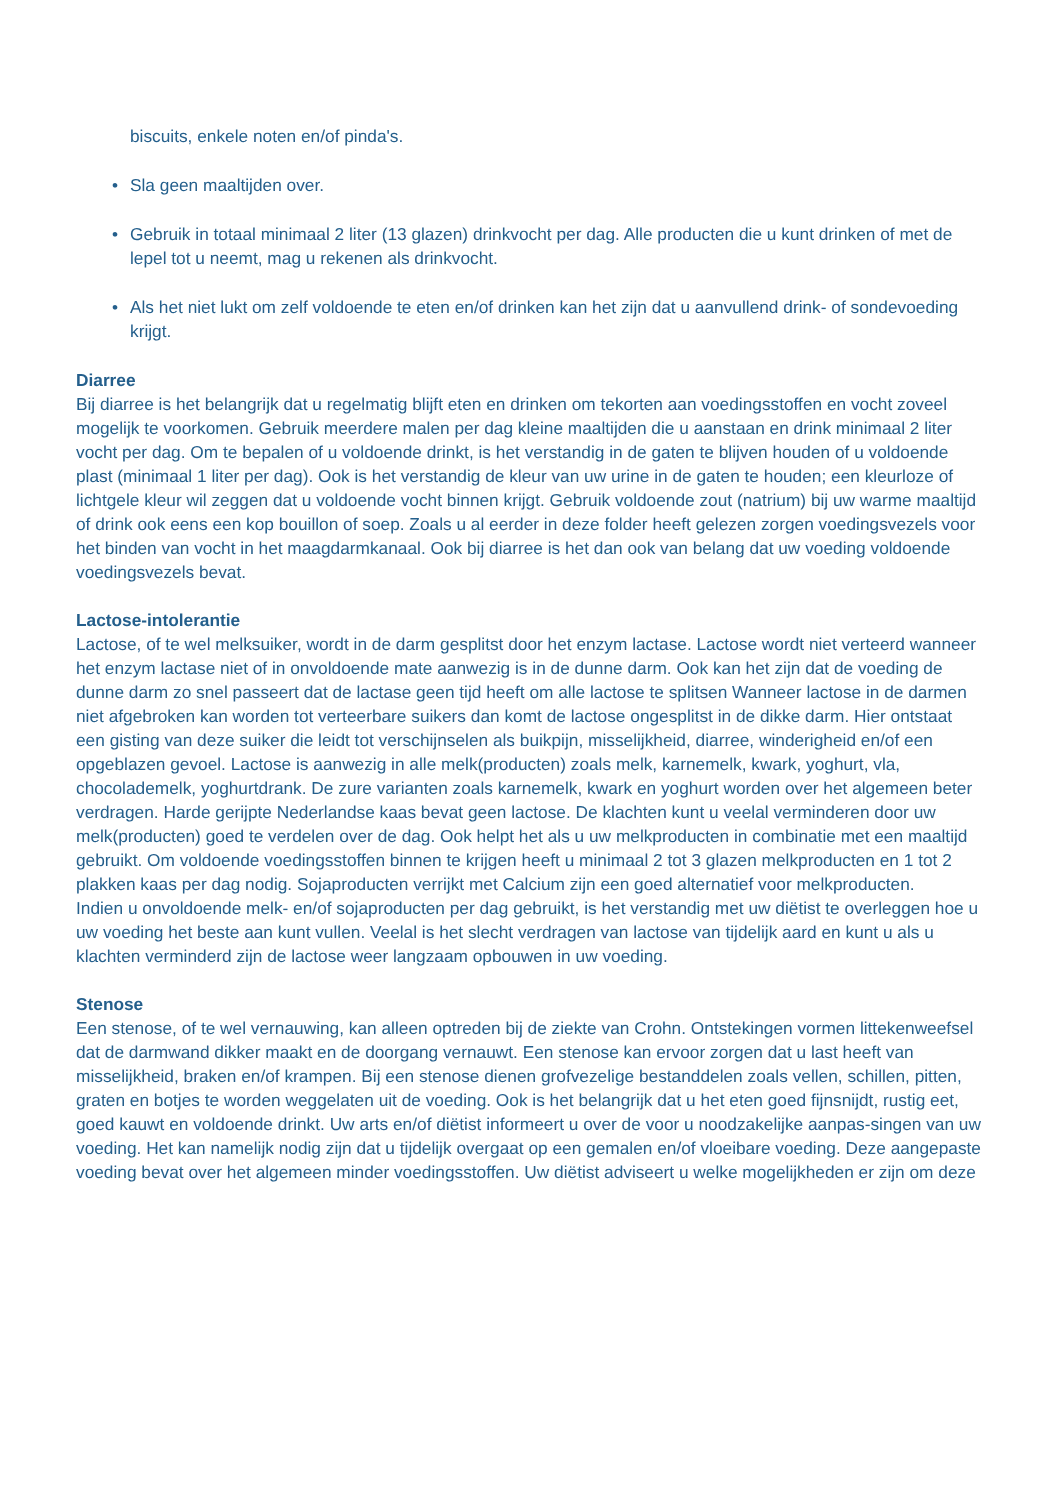biscuits, enkele noten en/of pinda's.
• Sla geen maaltijden over.
• Gebruik in totaal minimaal 2 liter (13 glazen) drinkvocht per dag. Alle producten die u kunt drinken of met de lepel tot u neemt, mag u rekenen als drinkvocht.
• Als het niet lukt om zelf voldoende te eten en/of drinken kan het zijn dat u aanvullend drink- of sondevoeding krijgt.
Diarree
Bij diarree is het belangrijk dat u regelmatig blijft eten en drinken om tekorten aan voedingsstoffen en vocht zoveel mogelijk te voorkomen. Gebruik meerdere malen per dag kleine maaltijden die u aanstaan en drink minimaal 2 liter vocht per dag. Om te bepalen of u voldoende drinkt, is het verstandig in de gaten te blijven houden of u voldoende plast (minimaal 1 liter per dag). Ook is het verstandig de kleur van uw urine in de gaten te houden; een kleurloze of lichtgele kleur wil zeggen dat u voldoende vocht binnen krijgt. Gebruik voldoende zout (natrium) bij uw warme maaltijd of drink ook eens een kop bouillon of soep. Zoals u al eerder in deze folder heeft gelezen zorgen voedingsvezels voor het binden van vocht in het maagdarmkanaal. Ook bij diarree is het dan ook van belang dat uw voeding voldoende voedingsvezels bevat.
Lactose-intolerantie
Lactose, of te wel melksuiker, wordt in de darm gesplitst door het enzym lactase. Lactose wordt niet verteerd wanneer het enzym lactase niet of in onvoldoende mate aanwezig is in de dunne darm. Ook kan het zijn dat de voeding de dunne darm zo snel passeert dat de lactase geen tijd heeft om alle lactose te splitsen Wanneer lactose in de darmen niet afgebroken kan worden tot verteerbare suikers dan komt de lactose ongesplitst in de dikke darm. Hier ontstaat een gisting van deze suiker die leidt tot verschijnselen als buikpijn, misselijkheid, diarree, winderigheid en/of een opgeblazen gevoel. Lactose is aanwezig in alle melk(producten) zoals melk, karnemelk, kwark, yoghurt, vla, chocolademelk, yoghurtdrank. De zure varianten zoals karnemelk, kwark en yoghurt worden over het algemeen beter verdragen. Harde gerijpte Nederlandse kaas bevat geen lactose. De klachten kunt u veelal verminderen door uw melk(producten) goed te verdelen over de dag. Ook helpt het als u uw melkproducten in combinatie met een maaltijd gebruikt. Om voldoende voedingsstoffen binnen te krijgen heeft u minimaal 2 tot 3 glazen melkproducten en 1 tot 2 plakken kaas per dag nodig. Sojaproducten verrijkt met Calcium zijn een goed alternatief voor melkproducten.
Indien u onvoldoende melk- en/of sojaproducten per dag gebruikt, is het verstandig met uw diëtist te overleggen hoe u uw voeding het beste aan kunt vullen. Veelal is het slecht verdragen van lactose van tijdelijk aard en kunt u als u klachten verminderd zijn de lactose weer langzaam opbouwen in uw voeding.
Stenose
Een stenose, of te wel vernauwing, kan alleen optreden bij de ziekte van Crohn. Ontstekingen vormen littekenweefsel dat de darmwand dikker maakt en de doorgang vernauwt. Een stenose kan ervoor zorgen dat u last heeft van misselijkheid, braken en/of krampen. Bij een stenose dienen grofvezelige bestanddelen zoals vellen, schillen, pitten, graten en botjes te worden weggelaten uit de voeding. Ook is het belangrijk dat u het eten goed fijnsnijdt, rustig eet, goed kauwt en voldoende drinkt. Uw arts en/of diëtist informeert u over de voor u noodzakelijke aanpas-singen van uw voeding. Het kan namelijk nodig zijn dat u tijdelijk overgaat op een gemalen en/of vloeibare voeding. Deze aangepaste voeding bevat over het algemeen minder voedingsstoffen. Uw diëtist adviseert u welke mogelijkheden er zijn om deze